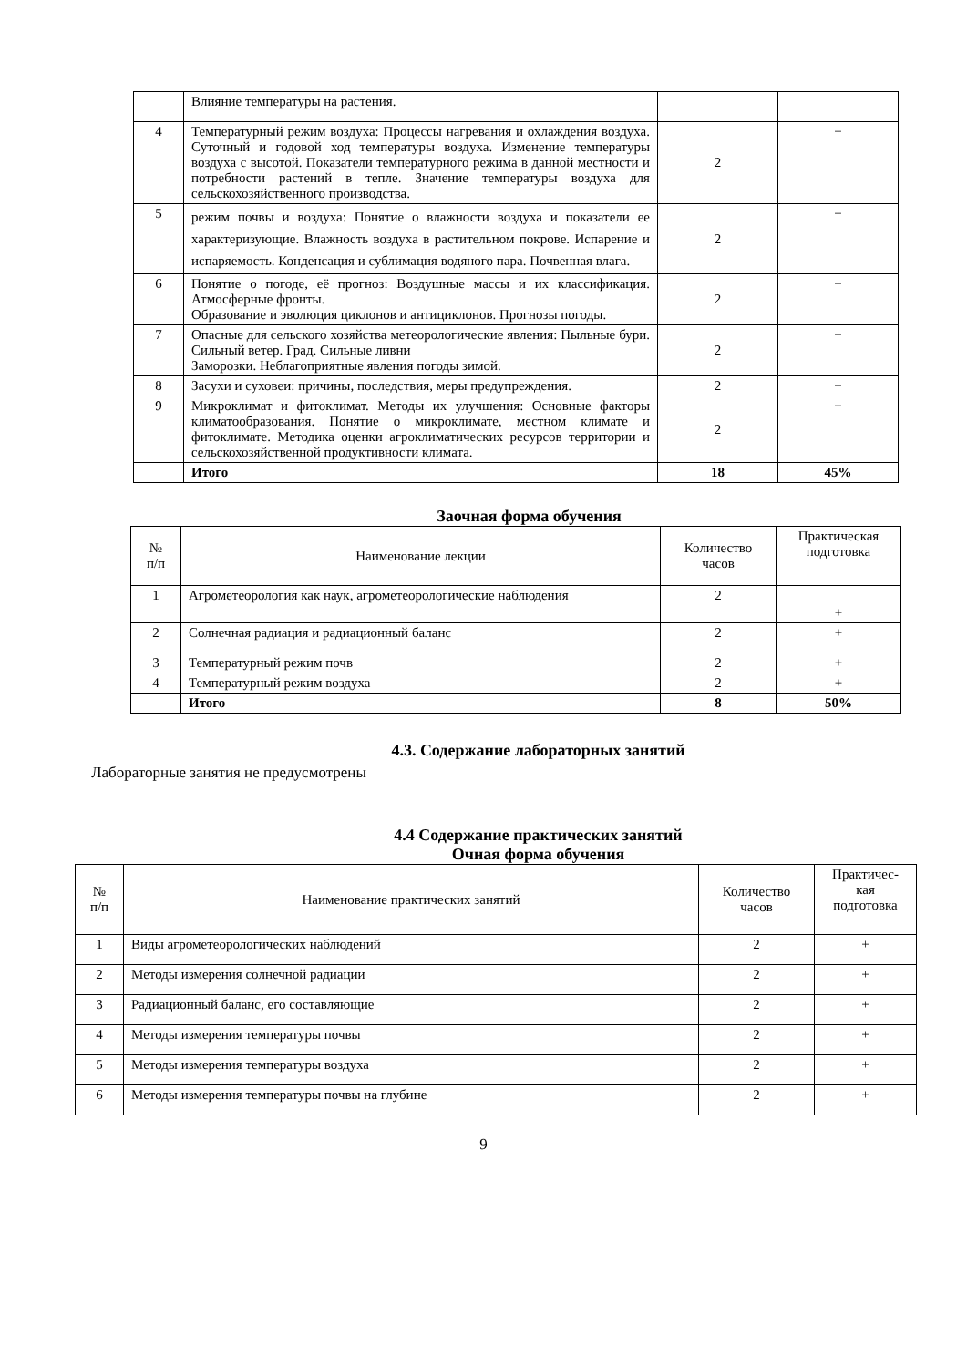| | Влияние температуры на растения. | | |
| 4 | Температурный режим воздуха: Процессы нагревания и охлаждения воздуха. Суточный и годовой ход температуры воздуха. Изменение температуры воздуха с высотой. Показатели температурного режима в данной местности и потребности растений в тепле. Значение температуры воздуха для сельскохозяйственного производства. | 2 | + |
| 5 | режим почвы и воздуха: Понятие о влажности воздуха и показатели ее характеризующие. Влажность воздуха в растительном покрове. Испарение и испаряемость. Конденсация и сублимация водяного пара. Почвенная влага. | 2 | + |
| 6 | Понятие о погоде, её прогноз: Воздушные массы и их классификация. Атмосферные фронты. Образование и эволюция циклонов и антициклонов. Прогнозы погоды. | 2 | + |
| 7 | Опасные для сельского хозяйства метеорологические явления: Пыльные бури. Сильный ветер. Град. Сильные ливни Заморозки. Неблагоприятные явления погоды зимой. | 2 | + |
| 8 | Засухи и суховеи: причины, последствия, меры предупреждения. | 2 | + |
| 9 | Микроклимат и фитоклимат. Методы их улучшения: Основные факторы климатообразования. Понятие о микроклимате, местном климате и фитоклимате. Методика оценки агроклиматических ресурсов территории и сельскохозяйственной продуктивности климата. | 2 | + |
| | Итого | 18 | 45% |
Заочная форма обучения
| № п/п | Наименование лекции | Количество часов | Практическая подготовка |
| 1 | Агрометеорология как наук, агрометеорологические наблюдения | 2 | + |
| 2 | Солнечная радиация и радиационный баланс | 2 | + |
| 3 | Температурный режим почв | 2 | + |
| 4 | Температурный режим воздуха | 2 | + |
| | Итого | 8 | 50% |
4.3. Содержание лабораторных занятий
Лабораторные занятия не предусмотрены
4.4 Содержание практических занятий
Очная форма обучения
| № п/п | Наименование практических занятий | Количество часов | Практичес- кая подготовка |
| 1 | Виды агрометеорологических наблюдений | 2 | + |
| 2 | Методы измерения солнечной радиации | 2 | + |
| 3 | Радиационный баланс, его составляющие | 2 | + |
| 4 | Методы измерения температуры почвы | 2 | + |
| 5 | Методы измерения температуры воздуха | 2 | + |
| 6 | Методы измерения температуры почвы на глубине | 2 | + |
9